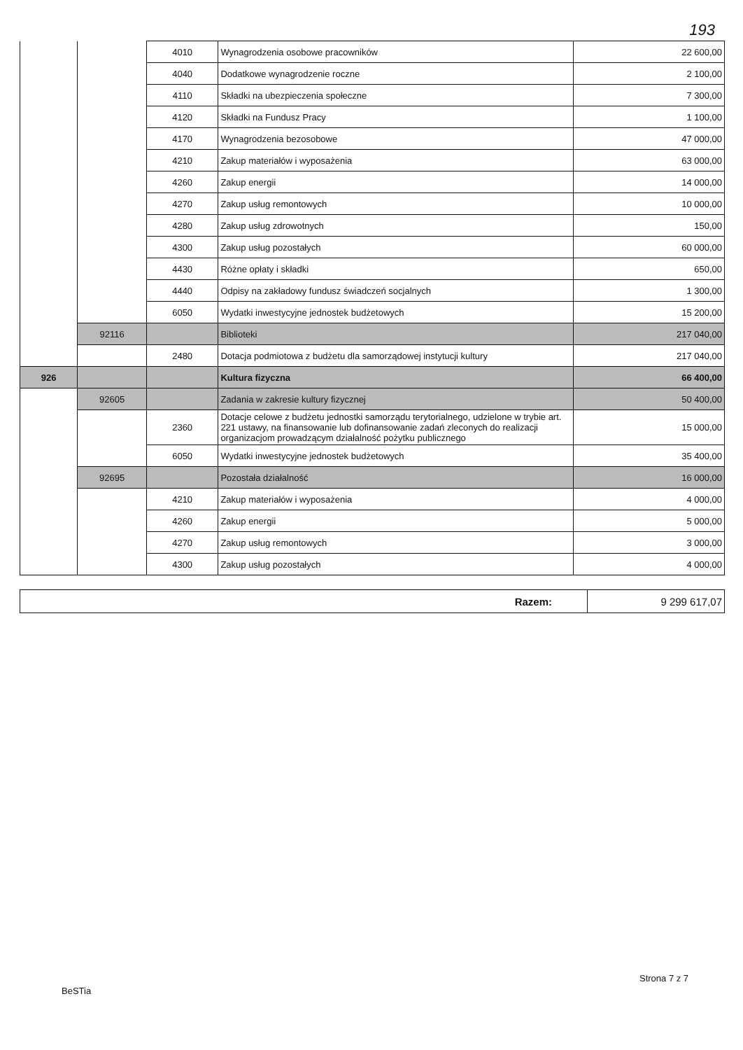193
| | | 4010 | Wynagrodzenia osobowe pracowników | 22 600,00 |
| | | 4040 | Dodatkowe wynagrodzenie roczne | 2 100,00 |
| | | 4110 | Składki na ubezpieczenia społeczne | 7 300,00 |
| | | 4120 | Składki na Fundusz Pracy | 1 100,00 |
| | | 4170 | Wynagrodzenia bezosobowe | 47 000,00 |
| | | 4210 | Zakup materiałów i wyposażenia | 63 000,00 |
| | | 4260 | Zakup energii | 14 000,00 |
| | | 4270 | Zakup usług remontowych | 10 000,00 |
| | | 4280 | Zakup usług zdrowotnych | 150,00 |
| | | 4300 | Zakup usług pozostałych | 60 000,00 |
| | | 4430 | Różne opłaty i składki | 650,00 |
| | | 4440 | Odpisy na zakładowy fundusz świadczeń socjalnych | 1 300,00 |
| | | 6050 | Wydatki inwestycyjne jednostek budżetowych | 15 200,00 |
| | 92116 | | Biblioteki | 217 040,00 |
| | | 2480 | Dotacja podmiotowa z budżetu dla samorządowej instytucji kultury | 217 040,00 |
| 926 | | | Kultura fizyczna | 66 400,00 |
| | 92605 | | Zadania w zakresie kultury fizycznej | 50 400,00 |
| | | 2360 | Dotacje celowe z budżetu jednostki samorządu terytorialnego, udzielone w trybie art. 221 ustawy, na finansowanie lub dofinansowanie zadań zleconych do realizacji organizacjom prowadzącym działalność pożytku publicznego | 15 000,00 |
| | | 6050 | Wydatki inwestycyjne jednostek budżetowych | 35 400,00 |
| | 92695 | | Pozostała działalność | 16 000,00 |
| | | 4210 | Zakup materiałów i wyposażenia | 4 000,00 |
| | | 4260 | Zakup energii | 5 000,00 |
| | | 4270 | Zakup usług remontowych | 3 000,00 |
| | | 4300 | Zakup usług pozostałych | 4 000,00 |
| Razem: | 9 299 617,07 |
Strona 7 z 7
BeSTia